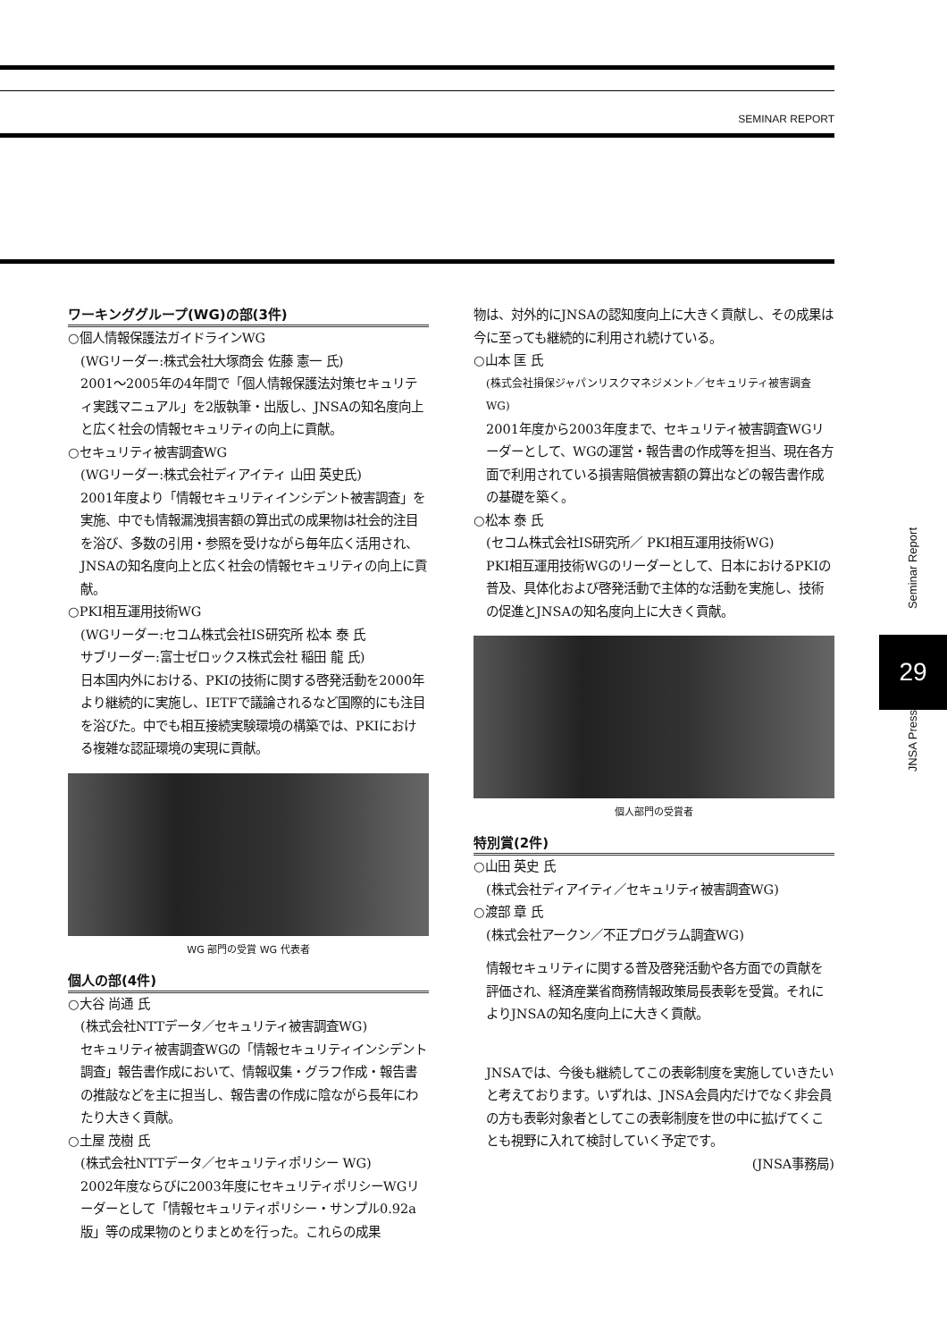SEMINAR REPORT
ワーキンググループ(WG)の部(3件)
○個人情報保護法ガイドラインWG
(WGリーダー:株式会社大塚商会 佐藤 憲一 氏)
2001～2005年の4年間で「個人情報保護法対策セキュリティ実践マニュアル」を2版執筆・出版し、JNSAの知名度向上と広く社会の情報セキュリティの向上に貢献。
○セキュリティ被害調査WG
(WGリーダー:株式会社ディアイティ 山田 英史氏)
2001年度より「情報セキュリティインシデント被害調査」を実施、中でも情報漏洩損害額の算出式の成果物は社会的注目を浴び、多数の引用・参照を受けながら毎年広く活用され、JNSAの知名度向上と広く社会の情報セキュリティの向上に貢献。
○PKI相互運用技術WG
(WGリーダー:セコム株式会社IS研究所 松本 泰 氏
サブリーダー:富士ゼロックス株式会社 稲田 龍 氏)
日本国内外における、PKIの技術に関する啓発活動を2000年より継続的に実施し、IETFで議論されるなど国際的にも注目を浴びた。中でも相互接続実験環境の構築では、PKIにおける複雑な認証環境の実現に貢献。
WG 部門の受賞 WG 代表者
個人の部(4件)
○大谷 尚通 氏
(株式会社NTTデータ／セキュリティ被害調査WG)
セキュリティ被害調査WGの「情報セキュリティインシデント調査」報告書作成において、情報収集・グラフ作成・報告書の推敲などを主に担当し、報告書の作成に陰ながら長年にわたり大きく貢献。
○土屋 茂樹 氏
(株式会社NTTデータ／セキュリティポリシー WG)
2002年度ならびに2003年度にセキュリティポリシーWGリーダーとして「情報セキュリティポリシー・サンプル0.92a版」等の成果物のとりまとめを行った。これらの成果
物は、対外的にJNSAの認知度向上に大きく貢献し、その成果は今に至っても継続的に利用され続けている。
○山本 匡 氏
(株式会社損保ジャパンリスクマネジメント／セキュリティ被害調査WG)
2001年度から2003年度まで、セキュリティ被害調査WGリーダーとして、WGの運営・報告書の作成等を担当、現在各方面で利用されている損害賠償被害額の算出などの報告書作成の基礎を築く。
○松本 泰 氏
(セコム株式会社IS研究所／ PKI相互運用技術WG)
PKI相互運用技術WGのリーダーとして、日本におけるPKIの普及、具体化および啓発活動で主体的な活動を実施し、技術の促進とJNSAの知名度向上に大きく貢献。
個人部門の受賞者
特別賞(2件)
○山田 英史 氏
(株式会社ディアイティ／セキュリティ被害調査WG)
○渡部 章 氏
(株式会社アークン／不正プログラム調査WG)
情報セキュリティに関する普及啓発活動や各方面での貢献を評価され、経済産業省商務情報政策局長表彰を受賞。それによりJNSAの知名度向上に大きく貢献。
JNSAでは、今後も継続してこの表彰制度を実施していきたいと考えております。いずれは、JNSA会員内だけでなく非会員の方も表彰対象者としてこの表彰制度を世の中に拡げてくことも視野に入れて検討していく予定です。
(JNSA事務局)
Seminar Report
29
JNSA Press